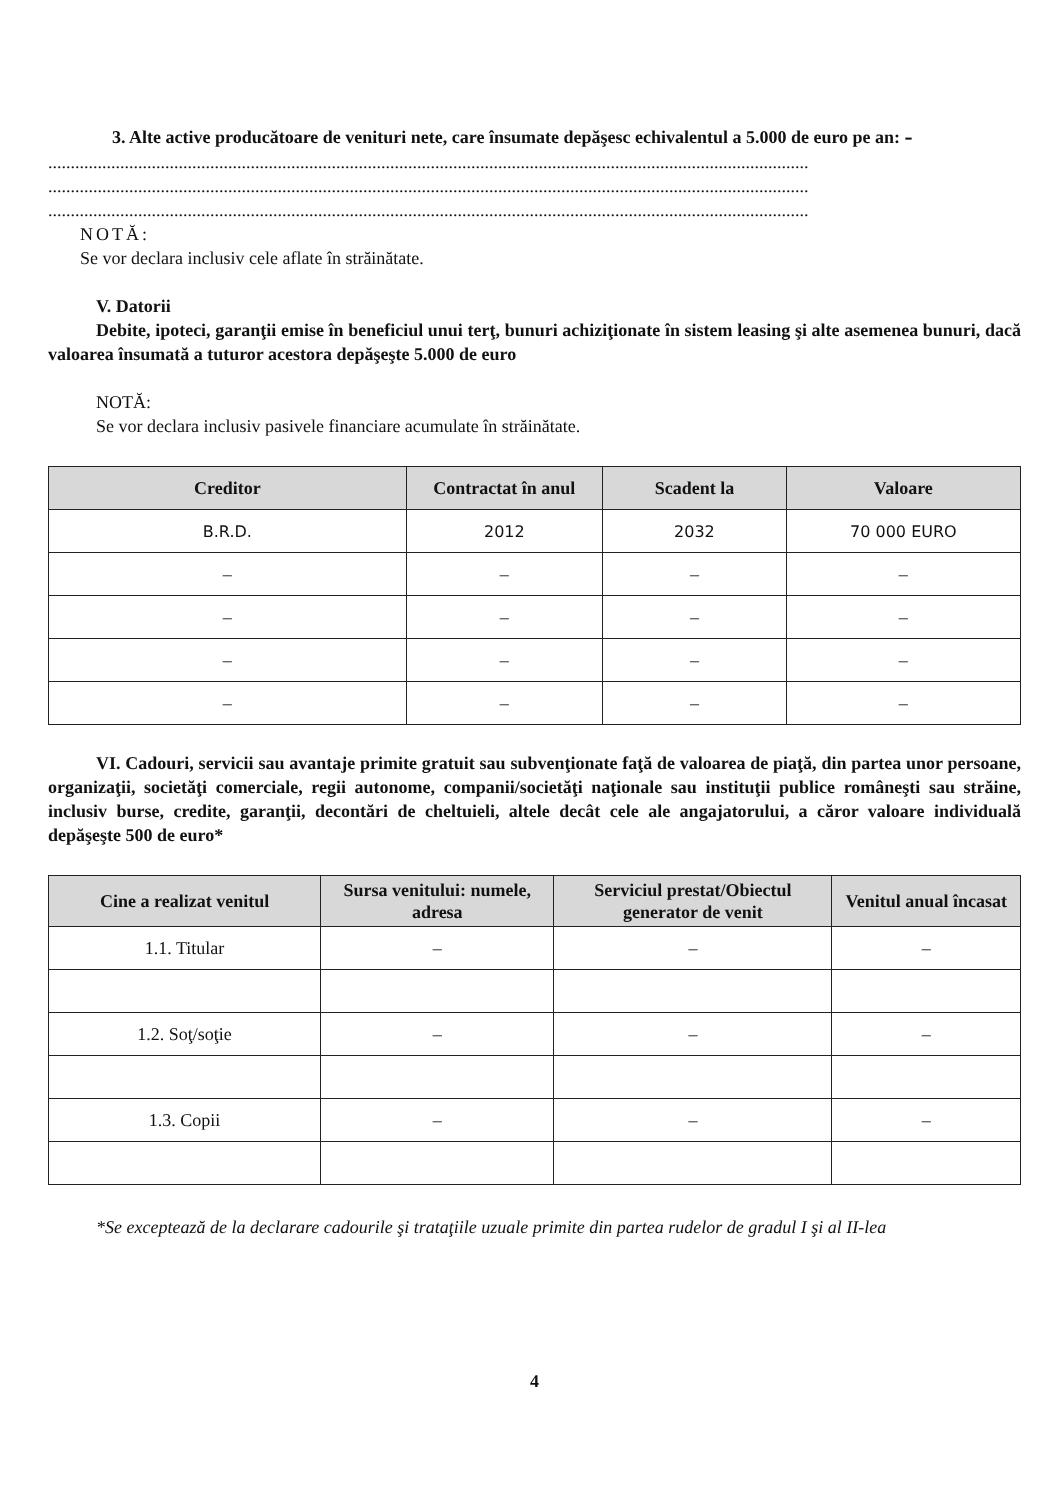3. Alte active producătoare de venituri nete, care însumate depăşesc echivalentul a 5.000 de euro pe an: –
.........................................................................................................................................................................
.........................................................................................................................................................................
.........................................................................................................................................................................
NOTĂ:
Se vor declara inclusiv cele aflate în străinătate.
V. Datorii
Debite, ipoteci, garanţii emise în beneficiul unui terţ, bunuri achiziţionate în sistem leasing şi alte asemenea bunuri, dacă valoarea însumată a tuturor acestora depăşeşte 5.000 de euro
NOTĂ:
Se vor declara inclusiv pasivele financiare acumulate în străinătate.
| Creditor | Contractat în anul | Scadent la | Valoare |
| --- | --- | --- | --- |
| B.R.D. | 2012 | 2032 | 70 000 EURO |
| – | – | – | – |
| – | – | – | – |
| – | – | – | – |
| – | – | – | – |
VI. Cadouri, servicii sau avantaje primite gratuit sau subvenţionate faţă de valoarea de piaţă, din partea unor persoane, organizaţii, societăţi comerciale, regii autonome, companii/societăţi naţionale sau instituţii publice româneşti sau străine, inclusiv burse, credite, garanţii, decontări de cheltuieli, altele decât cele ale angajatorului, a căror valoare individuală depăşeşte 500 de euro*
| Cine a realizat venitul | Sursa venitului: numele, adresa | Serviciul prestat/Obiectul generator de venit | Venitul anual încasat |
| --- | --- | --- | --- |
| 1.1. Titular | – | – | – |
| 1.2. Soţ/soţie | – | – | – |
| 1.3. Copii | – | – | – |
*Se exceptează de la declarare cadourile şi trataţiile uzuale primite din partea rudelor de gradul I şi al II-lea
4